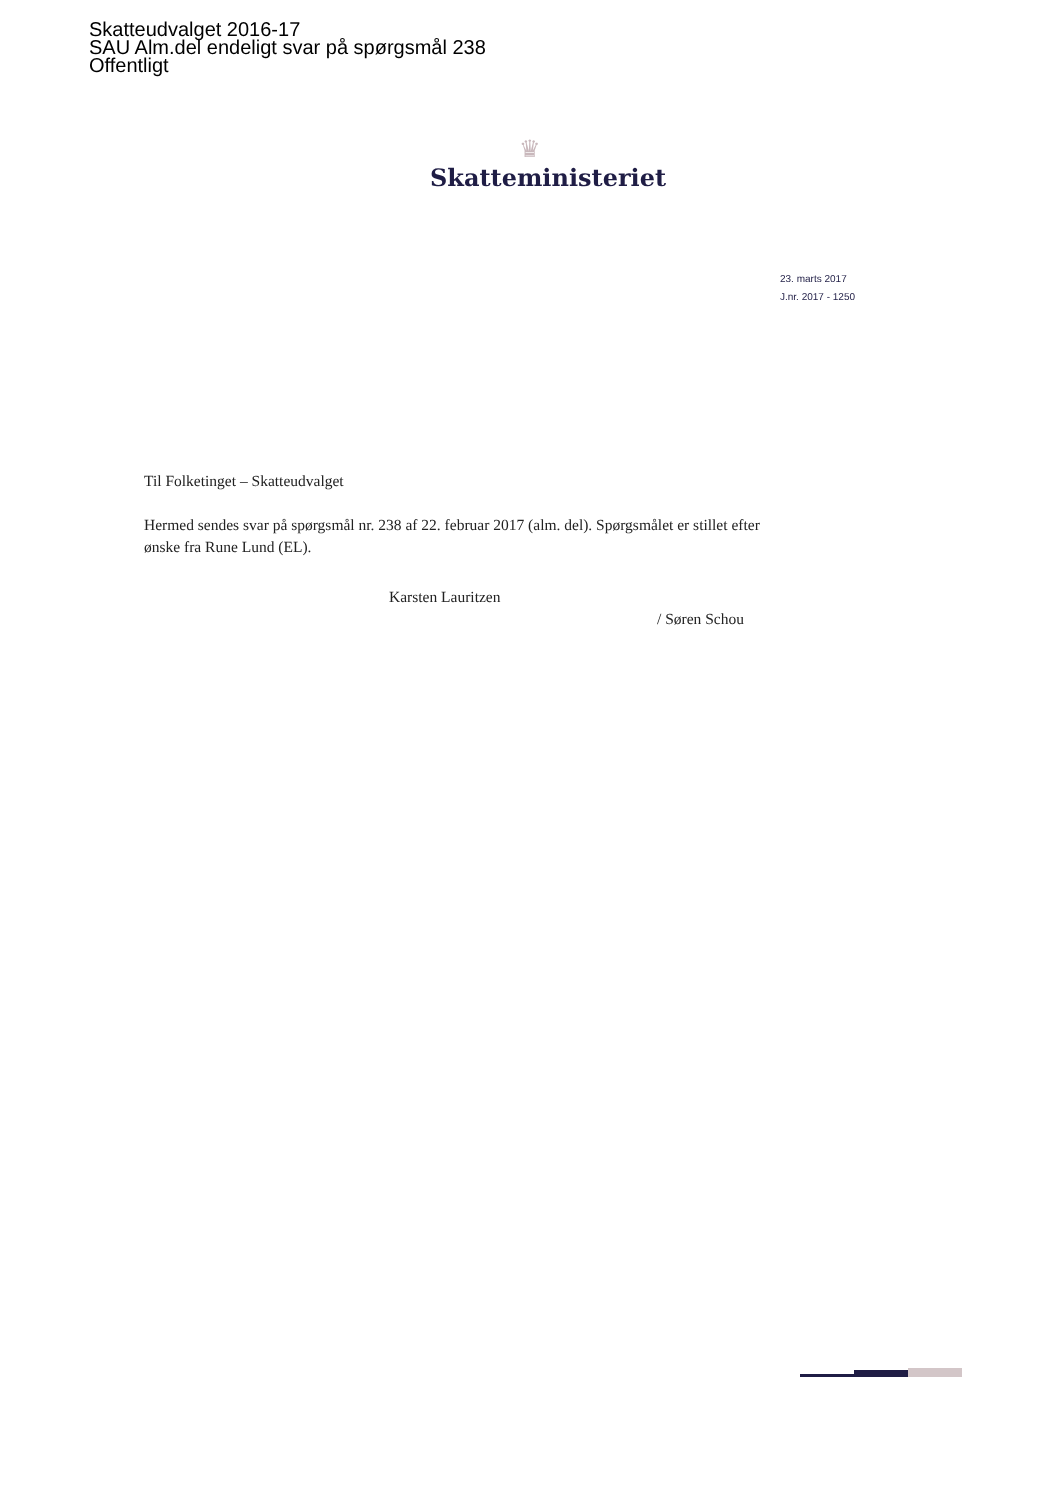Skatteudvalget 2016-17
SAU Alm.del endeligt svar på spørgsmål 238
Offentligt
♛
Skatteministeriet
23. marts 2017
J.nr. 2017 - 1250
Til Folketinget – Skatteudvalget
Hermed sendes svar på spørgsmål nr. 238 af 22. februar 2017 (alm. del). Spørgsmålet er stillet efter ønske fra Rune Lund (EL).
Karsten Lauritzen
/ Søren Schou